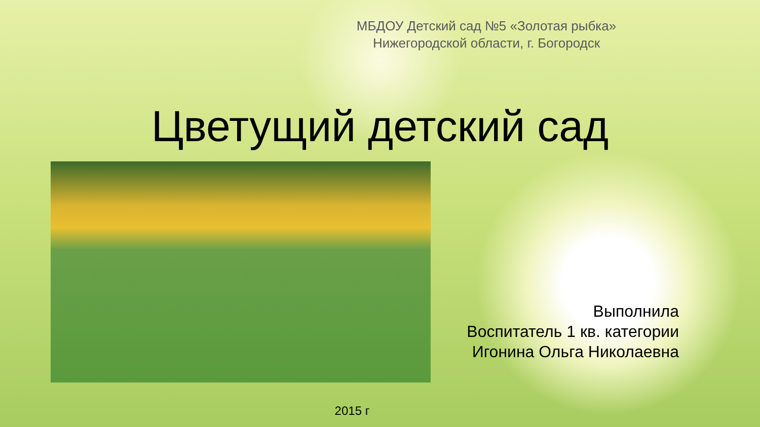МБДОУ Детский сад №5 «Золотая рыбка»
Нижегородской области, г. Богородск
Цветущий детский сад
Выполнила
Воспитатель 1 кв. категории
Игонина Ольга Николаевна
2015 г